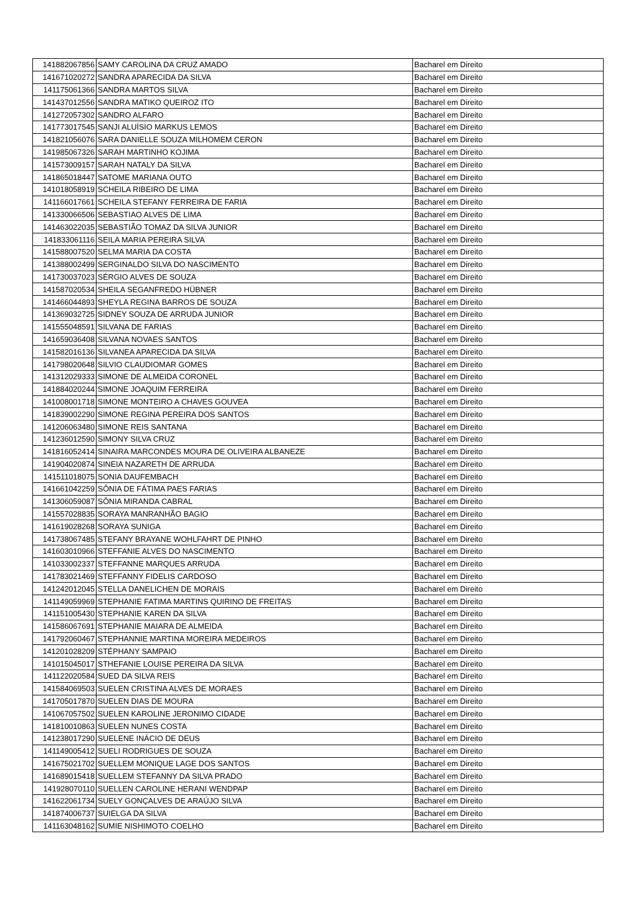| 141882067856 | SAMY CAROLINA DA CRUZ AMADO | Bacharel em Direito |
| 141671020272 | SANDRA APARECIDA DA SILVA | Bacharel em Direito |
| 141175061366 | SANDRA MARTOS SILVA | Bacharel em Direito |
| 141437012556 | SANDRA MATIKO QUEIROZ ITO | Bacharel em Direito |
| 141272057302 | SANDRO ALFARO | Bacharel em Direito |
| 141773017545 | SANJI ALUÍSIO MARKUS LEMOS | Bacharel em Direito |
| 141821056076 | SARA DANIELLE SOUZA MILHOMEM CERON | Bacharel em Direito |
| 141985067326 | SARAH MARTINHO KOJIMA | Bacharel em Direito |
| 141573009157 | SARAH NATALY DA SILVA | Bacharel em Direito |
| 141865018447 | SATOME MARIANA OUTO | Bacharel em Direito |
| 141018058919 | SCHEILA RIBEIRO DE LIMA | Bacharel em Direito |
| 141166017661 | SCHEILA STEFANY FERREIRA DE FARIA | Bacharel em Direito |
| 141330066506 | SEBASTIAO ALVES DE LIMA | Bacharel em Direito |
| 141463022035 | SEBASTIÃO TOMAZ DA SILVA JUNIOR | Bacharel em Direito |
| 141833061116 | SEILA MARIA PEREIRA SILVA | Bacharel em Direito |
| 141588007520 | SELMA MARIA DA COSTA | Bacharel em Direito |
| 141388002499 | SERGINALDO SILVA DO NASCIMENTO | Bacharel em Direito |
| 141730037023 | SÉRGIO ALVES DE SOUZA | Bacharel em Direito |
| 141587020534 | SHEILA SEGANFREDO HÜBNER | Bacharel em Direito |
| 141466044893 | SHEYLA REGINA BARROS DE SOUZA | Bacharel em Direito |
| 141369032725 | SIDNEY SOUZA DE ARRUDA JUNIOR | Bacharel em Direito |
| 141555048591 | SILVANA DE FARIAS | Bacharel em Direito |
| 141659036408 | SILVANA NOVAES SANTOS | Bacharel em Direito |
| 141582016136 | SILVANEA APARECIDA DA SILVA | Bacharel em Direito |
| 141798020648 | SILVIO CLAUDIOMAR GOMES | Bacharel em Direito |
| 141312029333 | SIMONE DE ALMEIDA CORONEL | Bacharel em Direito |
| 141884020244 | SIMONE JOAQUIM FERREIRA | Bacharel em Direito |
| 141008001718 | SIMONE MONTEIRO A CHAVES GOUVEA | Bacharel em Direito |
| 141839002290 | SIMONE REGINA PEREIRA DOS SANTOS | Bacharel em Direito |
| 141206063480 | SIMONE REIS SANTANA | Bacharel em Direito |
| 141236012590 | SIMONY SILVA CRUZ | Bacharel em Direito |
| 141816052414 | SINAIRA MARCONDES MOURA DE OLIVEIRA ALBANEZE | Bacharel em Direito |
| 141904020874 | SINEIA NAZARETH DE ARRUDA | Bacharel em Direito |
| 141511018075 | SONIA DAUFEMBACH | Bacharel em Direito |
| 141661042259 | SÔNIA DE FÁTIMA PAES FARIAS | Bacharel em Direito |
| 141306059087 | SÔNIA MIRANDA CABRAL | Bacharel em Direito |
| 141557028835 | SORAYA MANRANHÃO BAGIO | Bacharel em Direito |
| 141619028268 | SORAYA SUNIGA | Bacharel em Direito |
| 141738067485 | STEFANY BRAYANE WOHLFAHRT DE PINHO | Bacharel em Direito |
| 141603010966 | STEFFANIE ALVES DO NASCIMENTO | Bacharel em Direito |
| 141033002337 | STEFFANNE MARQUES ARRUDA | Bacharel em Direito |
| 141783021469 | STEFFANNY FIDELIS CARDOSO | Bacharel em Direito |
| 141242012045 | STELLA DANELICHEN DE MORAIS | Bacharel em Direito |
| 141149059969 | STEPHANIE FATIMA MARTINS QUIRINO DE FREITAS | Bacharel em Direito |
| 141151005430 | STEPHANIE KAREN DA SILVA | Bacharel em Direito |
| 141586067691 | STEPHANIE MAIARA DE ALMEIDA | Bacharel em Direito |
| 141792060467 | STEPHANNIE MARTINA MOREIRA MEDEIROS | Bacharel em Direito |
| 141201028209 | STÉPHANY SAMPAIO | Bacharel em Direito |
| 141015045017 | STHEFANIE LOUISE PEREIRA DA SILVA | Bacharel em Direito |
| 141122020584 | SUED DA SILVA REIS | Bacharel em Direito |
| 141584069503 | SUELEN CRISTINA ALVES DE MORAES | Bacharel em Direito |
| 141705017870 | SUELEN DIAS DE MOURA | Bacharel em Direito |
| 141067057502 | SUELEN KAROLINE JERONIMO CIDADE | Bacharel em Direito |
| 141810010863 | SUELEN NUNES COSTA | Bacharel em Direito |
| 141238017290 | SUELENE INÁCIO DE DEUS | Bacharel em Direito |
| 141149005412 | SUELI RODRIGUES DE SOUZA | Bacharel em Direito |
| 141675021702 | SUELLEM MONIQUE LAGE DOS SANTOS | Bacharel em Direito |
| 141689015418 | SUELLEM STEFANNY DA SILVA PRADO | Bacharel em Direito |
| 141928070110 | SUELLEN CAROLINE HERANI WENDPAP | Bacharel em Direito |
| 141622061734 | SUELY GONÇALVES DE ARAÚJO SILVA | Bacharel em Direito |
| 141874006737 | SUIELGA DA SILVA | Bacharel em Direito |
| 141163048162 | SUMIE NISHIMOTO COELHO | Bacharel em Direito |